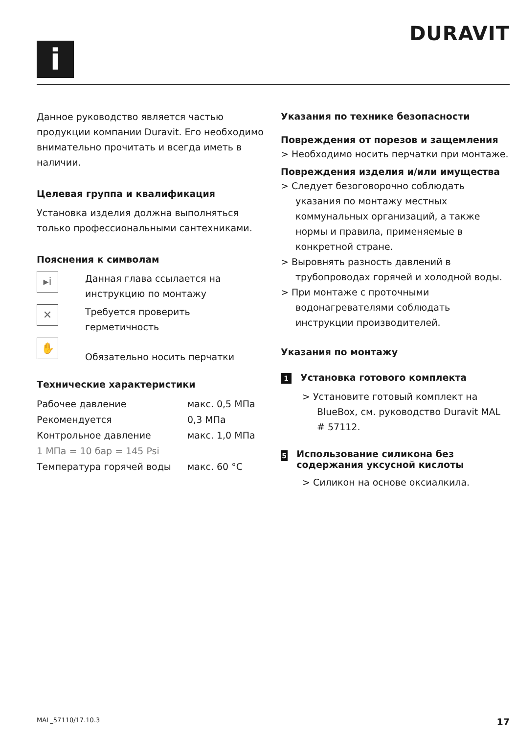i
DURAVIT
Данное руководство является частью продукции компании Duravit. Его необходимо внимательно прочитать и всегда иметь в наличии.
Целевая группа и квалификация
Установка изделия должна выполняться только профессиональными сантехниками.
Пояснения к символам
▸i
Данная глава ссылается на инструкцию по монтажу
✕
Требуется проверить герметичность
✋
Обязательно носить перчатки
Технические характеристики
| Рабочее давление | макс. 0,5 МПа |
| Рекомендуется | 0,3 МПа |
| Контрольное давление | макс. 1,0 МПа |
| 1 МПа = 10 бар = 145 Psi | |
| Температура горячей воды | макс. 60 °C |
Указания по технике безопасности
Повреждения от порезов и защемления
> Необходимо носить перчатки при монтаже.
Повреждения изделия и/или имущества
> Следует безоговорочно соблюдать указания по монтажу местных коммунальных организаций, а также нормы и правила, применяемые в конкретной стране.
> Выровнять разность давлений в трубопроводах горячей и холодной воды.
> При монтаже с проточными водонагревателями соблюдать инструкции производителей.
Указания по монтажу
1 Установка готового комплекта
> Установите готовый комплект на BlueBox, см. руководство Duravit MAL # 57112.
5 Использование силикона без содержания уксусной кислоты
> Силикон на основе оксиалкила.
MAL_57110/17.10.3 17